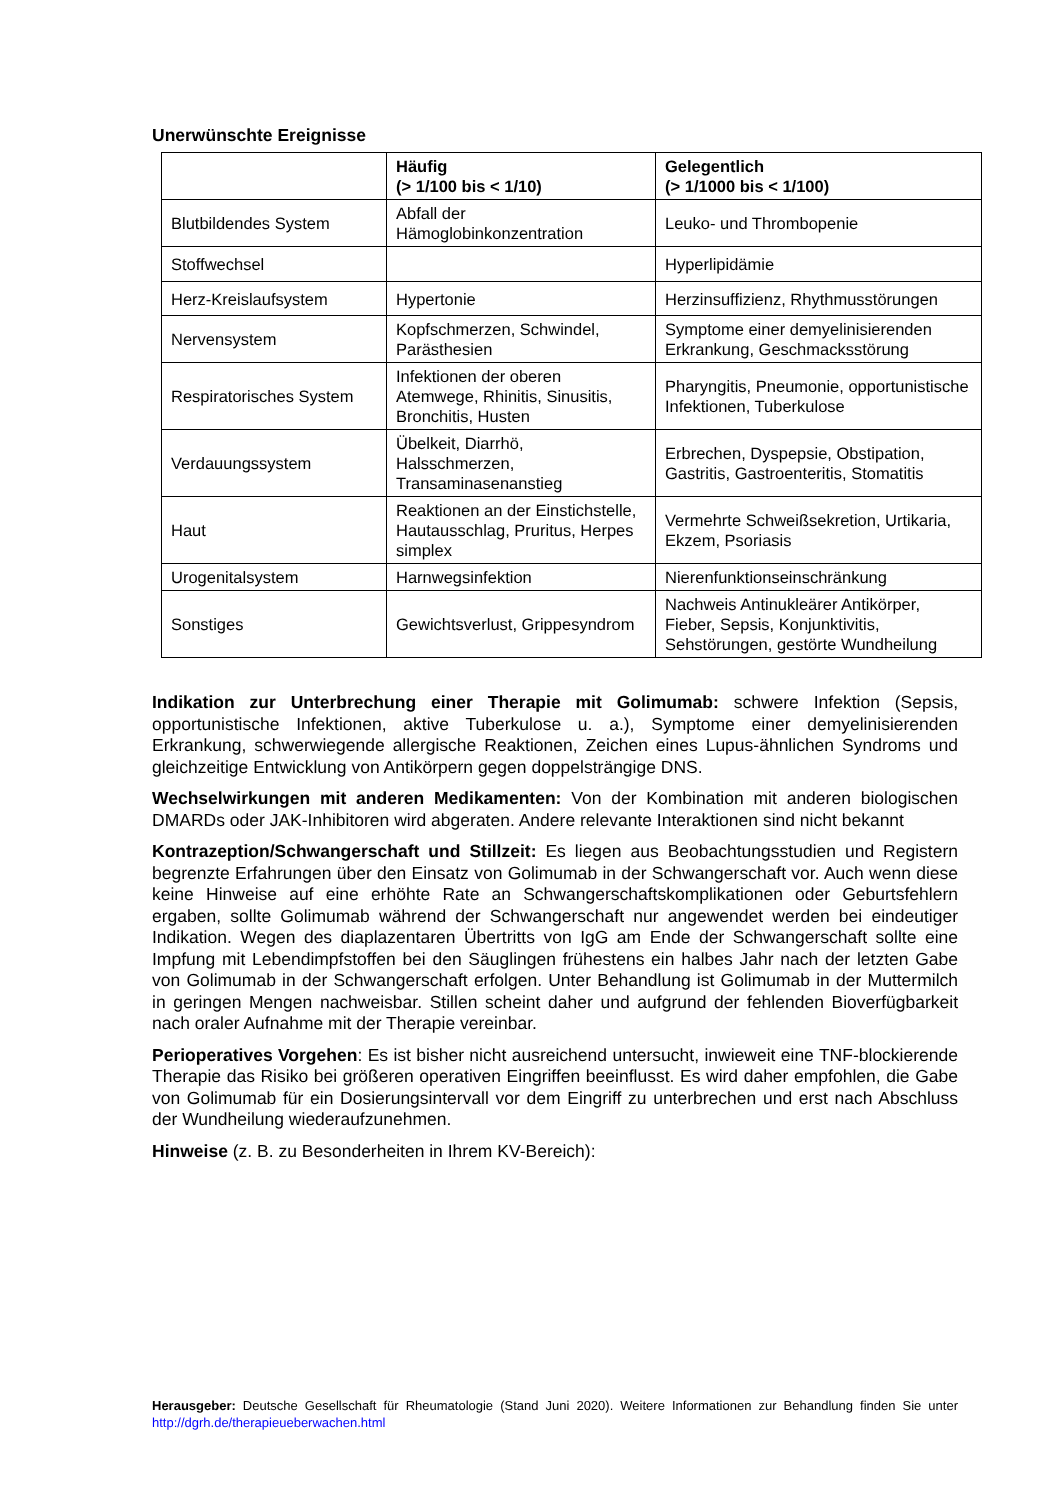Unerwünschte Ereignisse
| | Häufig (> 1/100 bis < 1/10) | Gelegentlich (> 1/1000 bis < 1/100) |
| --- | --- | --- |
| Blutbildendes System | Abfall der Hämoglobinkonzentration | Leuko- und Thrombopenie |
| Stoffwechsel | | Hyperlipidämie |
| Herz-Kreislaufsystem | Hypertonie | Herzinsuffizienz, Rhythmusstörungen |
| Nervensystem | Kopfschmerzen, Schwindel, Parästhesien | Symptome einer demyelinisierenden Erkrankung, Geschmacksstörung |
| Respiratorisches System | Infektionen der oberen Atemwege, Rhinitis, Sinusitis, Bronchitis, Husten | Pharyngitis, Pneumonie, opportunistische Infektionen, Tuberkulose |
| Verdauungssystem | Übelkeit, Diarrhö, Halsschmerzen, Transaminasenanstieg | Erbrechen, Dyspepsie, Obstipation, Gastritis, Gastroenteritis, Stomatitis |
| Haut | Reaktionen an der Einstichstelle, Hautausschlag, Pruritus, Herpes simplex | Vermehrte Schweißsekretion, Urtikaria, Ekzem, Psoriasis |
| Urogenitalsystem | Harnwegsinfektion | Nierenfunktionseinschränkung |
| Sonstiges | Gewichtsverlust, Grippesyndrom | Nachweis Antinukleärer Antikörper, Fieber, Sepsis, Konjunktivitis, Sehstörungen, gestörte Wundheilung |
Indikation zur Unterbrechung einer Therapie mit Golimumab: schwere Infektion (Sepsis, opportunistische Infektionen, aktive Tuberkulose u. a.), Symptome einer demyelinisierenden Erkrankung, schwerwiegende allergische Reaktionen, Zeichen eines Lupus-ähnlichen Syndroms und gleichzeitige Entwicklung von Antikörpern gegen doppelsträngige DNS.
Wechselwirkungen mit anderen Medikamenten: Von der Kombination mit anderen biologischen DMARDs oder JAK-Inhibitoren wird abgeraten. Andere relevante Interaktionen sind nicht bekannt
Kontrazeption/Schwangerschaft und Stillzeit: Es liegen aus Beobachtungsstudien und Registern begrenzte Erfahrungen über den Einsatz von Golimumab in der Schwangerschaft vor. Auch wenn diese keine Hinweise auf eine erhöhte Rate an Schwangerschaftskomplikationen oder Geburtsfehlern ergaben, sollte Golimumab während der Schwangerschaft nur angewendet werden bei eindeutiger Indikation. Wegen des diaplazentaren Übertritts von IgG am Ende der Schwangerschaft sollte eine Impfung mit Lebendimpfstoffen bei den Säuglingen frühestens ein halbes Jahr nach der letzten Gabe von Golimumab in der Schwangerschaft erfolgen. Unter Behandlung ist Golimumab in der Muttermilch in geringen Mengen nachweisbar. Stillen scheint daher und aufgrund der fehlenden Bioverfügbarkeit nach oraler Aufnahme mit der Therapie vereinbar.
Perioperatives Vorgehen: Es ist bisher nicht ausreichend untersucht, inwieweit eine TNF-blockierende Therapie das Risiko bei größeren operativen Eingriffen beeinflusst. Es wird daher empfohlen, die Gabe von Golimumab für ein Dosierungsintervall vor dem Eingriff zu unterbrechen und erst nach Abschluss der Wundheilung wiederaufzunehmen.
Hinweise (z. B. zu Besonderheiten in Ihrem KV-Bereich):
Herausgeber: Deutsche Gesellschaft für Rheumatologie (Stand Juni 2020). Weitere Informationen zur Behandlung finden Sie unter http://dgrh.de/therapieueberwachen.html